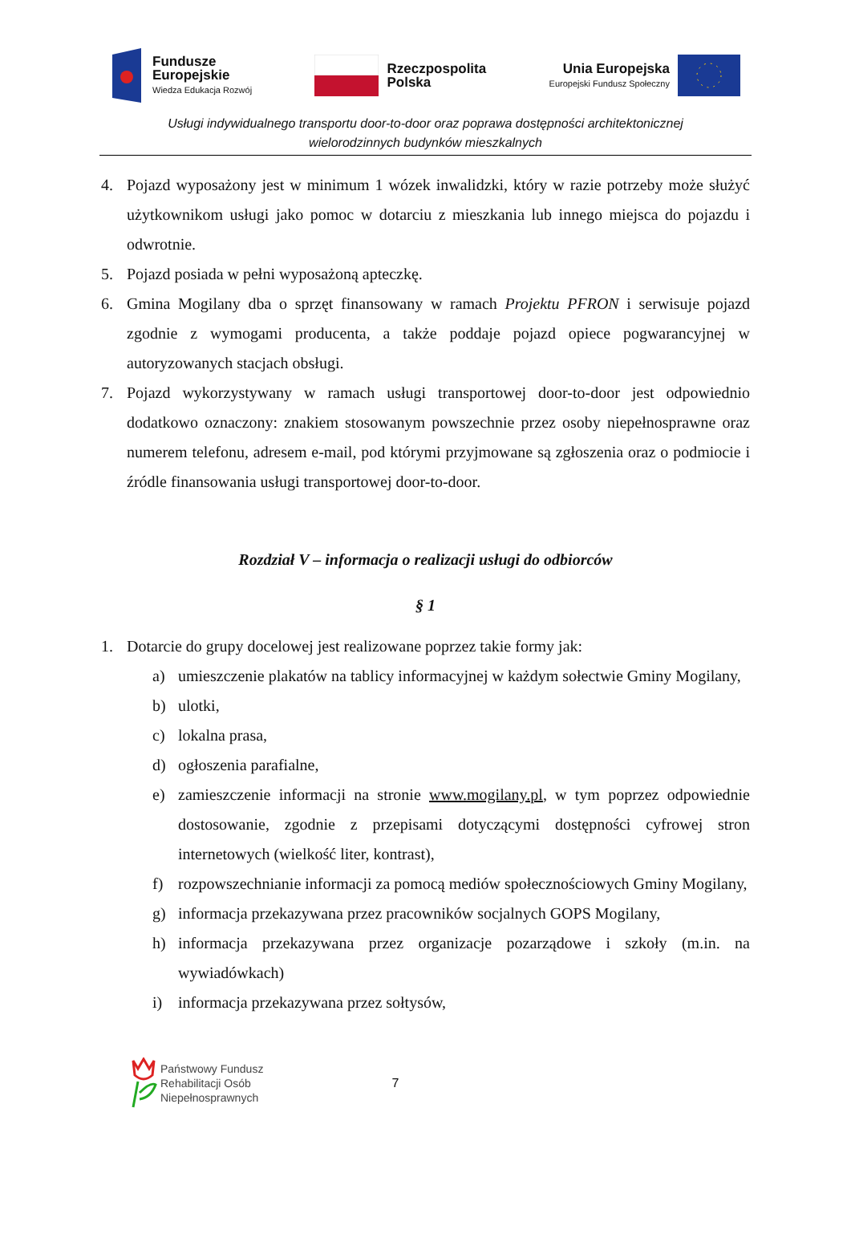Fundusze
Europejskie
Wiedza Edukacja Rozwój
Rzeczpospolita
Polska
Unia Europejska
Europejski Fundusz Społeczny
Usługi indywidualnego transportu door-to-door oraz poprawa dostępności architektonicznej
wielorodzinnych budynków mieszkalnych
4. Pojazd wyposażony jest w minimum 1 wózek inwalidzki, który w razie potrzeby może służyć użytkownikom usługi jako pomoc w dotarciu z mieszkania lub innego miejsca do pojazdu i odwrotnie.
5. Pojazd posiada w pełni wyposażoną apteczkę.
6. Gmina Mogilany dba o sprzęt finansowany w ramach Projektu PFRON i serwisuje pojazd zgodnie z wymogami producenta, a także poddaje pojazd opiece pogwarancyjnej w autoryzowanych stacjach obsługi.
7. Pojazd wykorzystywany w ramach usługi transportowej door-to-door jest odpowiednio dodatkowo oznaczony: znakiem stosowanym powszechnie przez osoby niepełnosprawne oraz numerem telefonu, adresem e-mail, pod którymi przyjmowane są zgłoszenia oraz o podmiocie i źródle finansowania usługi transportowej door-to-door.
Rozdział V – informacja o realizacji usługi do odbiorców
§ 1
1. Dotarcie do grupy docelowej jest realizowane poprzez takie formy jak:
a) umieszczenie plakatów na tablicy informacyjnej w każdym sołectwie Gminy Mogilany,
b) ulotki,
c) lokalna prasa,
d) ogłoszenia parafialne,
e) zamieszczenie informacji na stronie www.mogilany.pl, w tym poprzez odpowiednie dostosowanie, zgodnie z przepisami dotyczącymi dostępności cyfrowej stron internetowych (wielkość liter, kontrast),
f) rozpowszechnianie informacji za pomocą mediów społecznościowych Gminy Mogilany,
g) informacja przekazywana przez pracowników socjalnych GOPS Mogilany,
h) informacja przekazywana przez organizacje pozarządowe i szkoły (m.in. na wywiadówkach)
i) informacja przekazywana przez sołtysów,
Państwowy Fundusz
Rehabilitacji Osób
Niepełnosprawnych
7